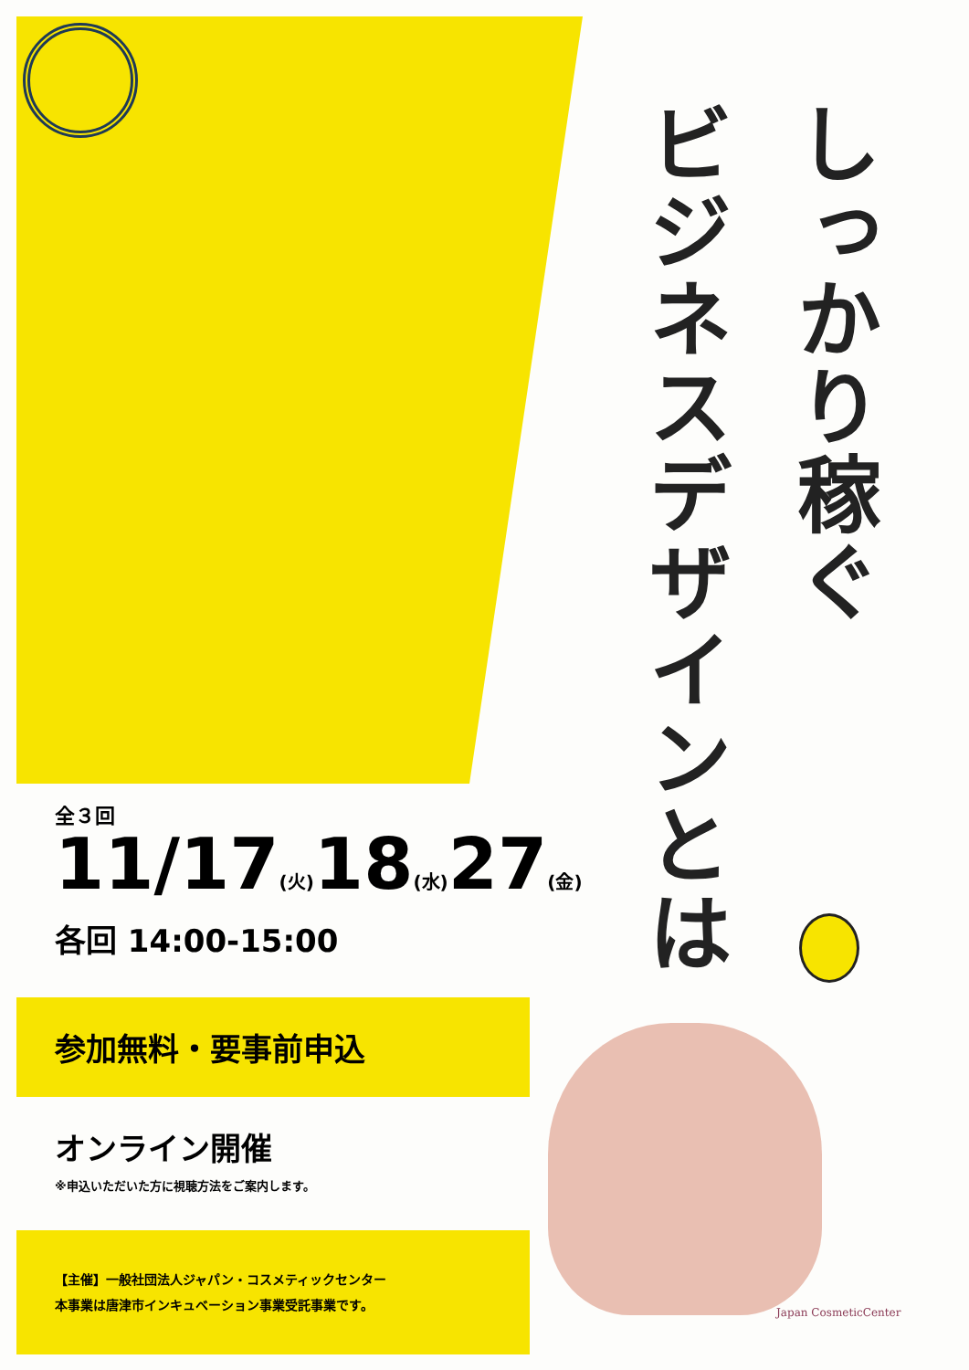しっかり稼ぐ
ビジネスデザインとは
全３回
11/17(火) 18(水) 27(金)
各回 14:00-15:00
参加無料・要事前申込
オンライン開催
※申込いただいた方に視聴方法をご案内します。
【主催】一般社団法人ジャパン・コスメティックセンター
本事業は唐津市インキュベーション事業受託事業です。
Japan CosmeticCenter